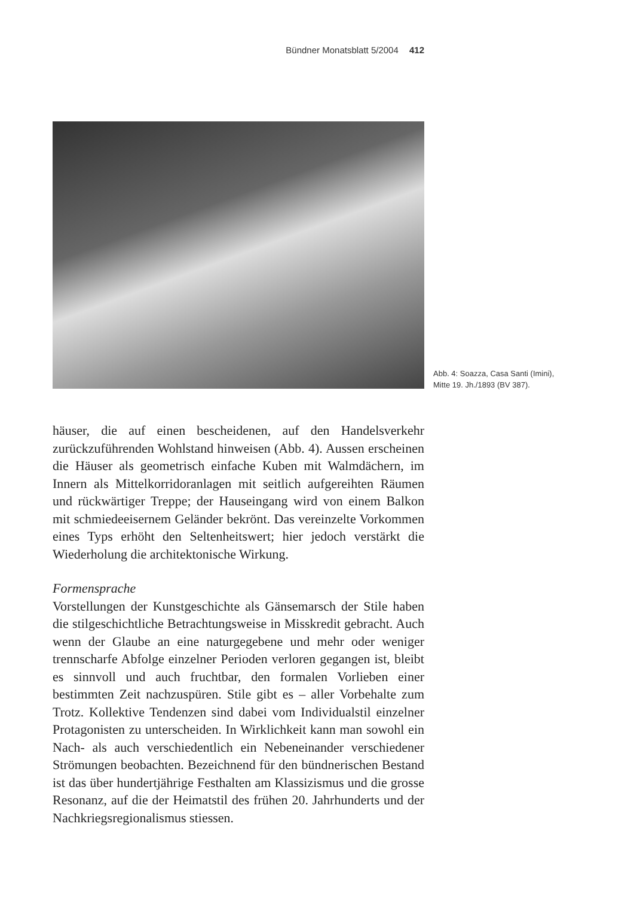Bündner Monatsblatt 5/2004 412
Abb. 4: Soazza, Casa Santi (Imini), Mitte 19. Jh./1893 (BV 387).
häuser, die auf einen bescheidenen, auf den Handelsverkehr zurückzuführenden Wohlstand hinweisen (Abb. 4). Aussen erscheinen die Häuser als geometrisch einfache Kuben mit Walmdächern, im Innern als Mittelkorridoranlagen mit seitlich aufgereihten Räumen und rückwärtiger Treppe; der Hauseingang wird von einem Balkon mit schmiedeeisernem Geländer bekrönt. Das vereinzelte Vorkommen eines Typs erhöht den Seltenheitswert; hier jedoch verstärkt die Wiederholung die architektonische Wirkung.
Formensprache
Vorstellungen der Kunstgeschichte als Gänsemarsch der Stile haben die stilgeschichtliche Betrachtungsweise in Misskredit gebracht. Auch wenn der Glaube an eine naturgegebene und mehr oder weniger trennscharfe Abfolge einzelner Perioden verloren gegangen ist, bleibt es sinnvoll und auch fruchtbar, den formalen Vorlieben einer bestimmten Zeit nachzuspüren. Stile gibt es – aller Vorbehalte zum Trotz. Kollektive Tendenzen sind dabei vom Individualstil einzelner Protagonisten zu unterscheiden. In Wirklichkeit kann man sowohl ein Nach- als auch verschiedentlich ein Nebeneinander verschiedener Strömungen beobachten. Bezeichnend für den bündnerischen Bestand ist das über hundertjährige Festhalten am Klassizismus und die grosse Resonanz, auf die der Heimatstil des frühen 20. Jahrhunderts und der Nachkriegsregionalismus stiessen.